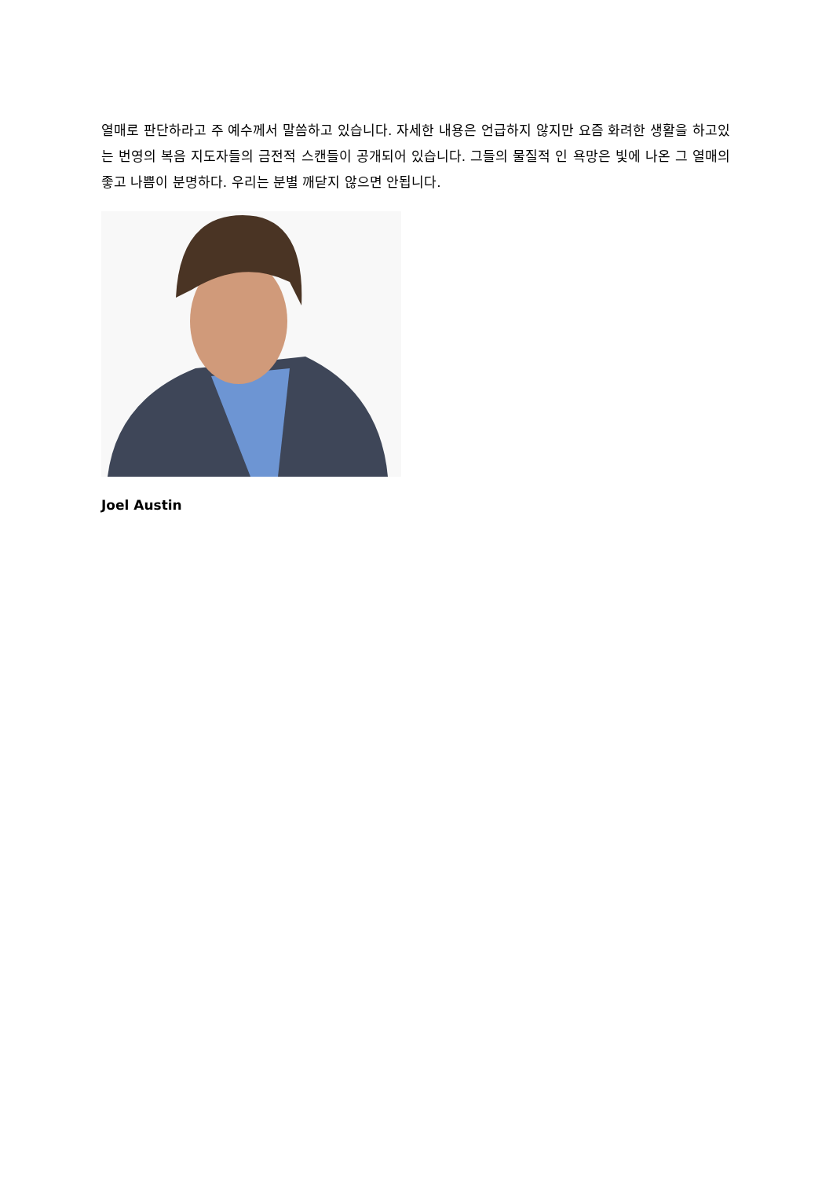열매로 판단하라고 주 예수께서 말씀하고 있습니다. 자세한 내용은 언급하지 않지만 요즘 화려한 생활을 하고있는 번영의 복음 지도자들의 금전적 스캔들이 공개되어 있습니다. 그들의 물질적 인 욕망은 빛에 나온 그 열매의 좋고 나쁨이 분명하다. 우리는 분별 깨닫지 않으면 안됩니다.
Joel Austin